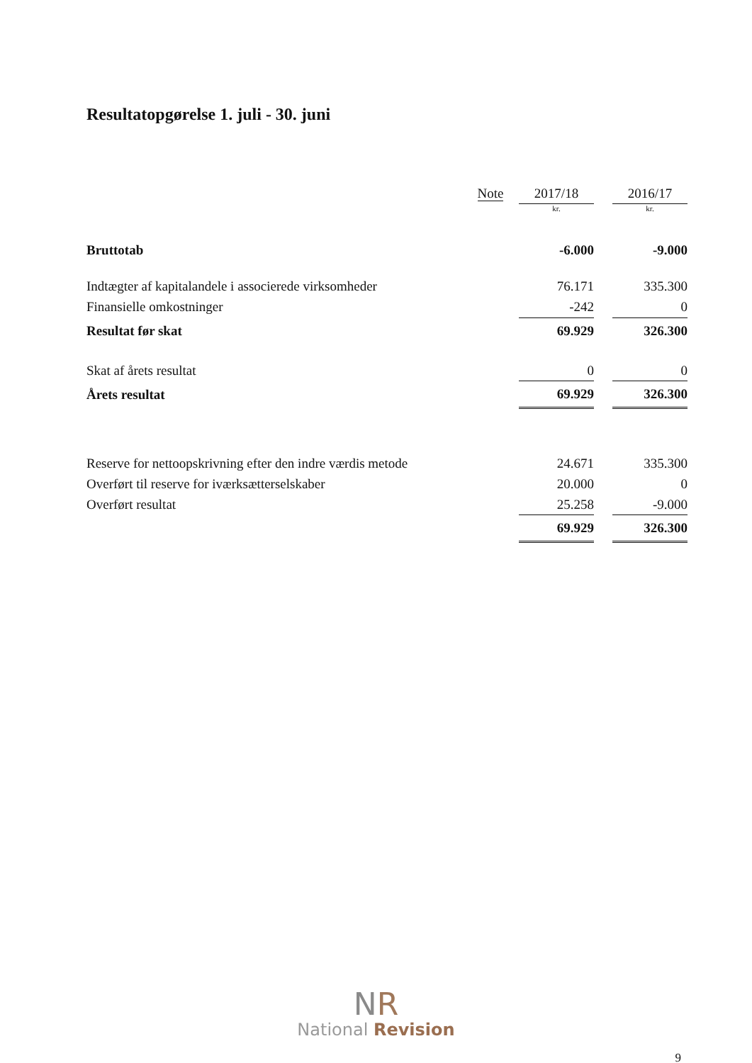Resultatopgørelse 1. juli - 30. juni
| | Note | 2017/18 | | 2016/17 |
| --- | --- | --- | --- | --- |
| | | kr. | | kr. |
| Bruttotab | | -6.000 | | -9.000 |
| Indtægter af kapitalandele i associerede virksomheder | | 76.171 | | 335.300 |
| Finansielle omkostninger | | -242 | | 0 |
| Resultat før skat | | 69.929 | | 326.300 |
| Skat af årets resultat | | 0 | | 0 |
| Årets resultat | | 69.929 | | 326.300 |
| Reserve for nettoopskrivning efter den indre værdis metode | | 24.671 | | 335.300 |
| Overført til reserve for iværksætterselskaber | | 20.000 | | 0 |
| Overført resultat | | 25.258 | | -9.000 |
| | | 69.929 | | 326.300 |
NR
National Revision
9